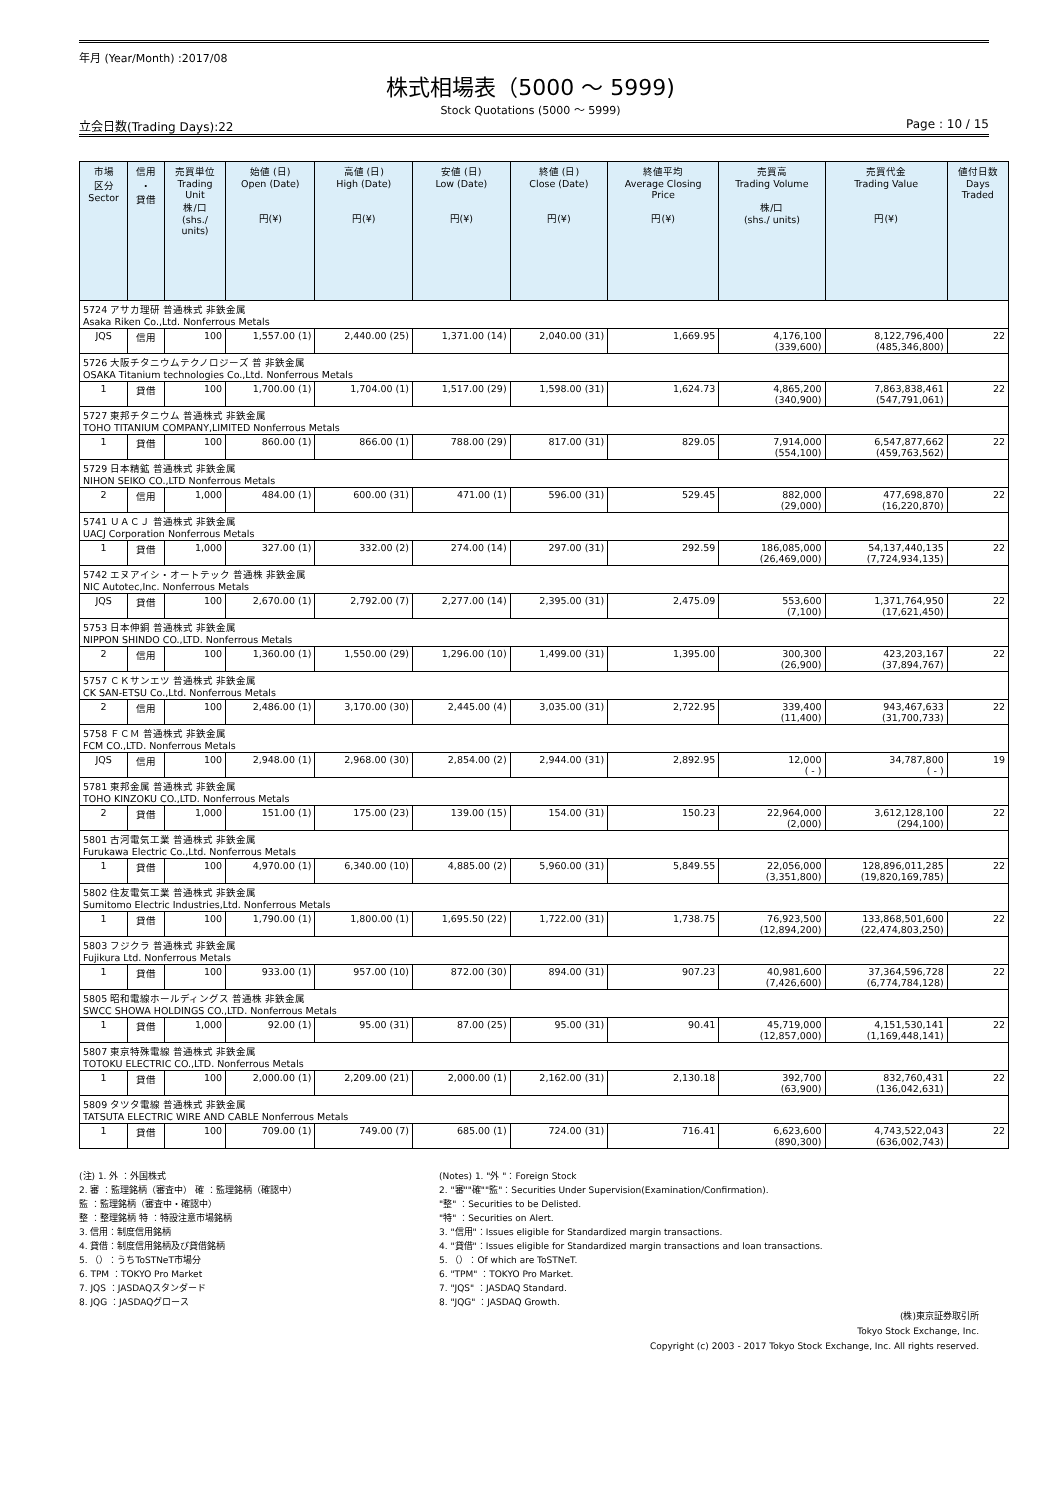年月 (Year/Month) :2017/08
株式相場表（5000 ～ 5999)
Stock Quotations (5000 ～ 5999)
立会日数(Trading Days):22 Page : 10 / 15
| 市場 区分 Sector | 信用 ・ 貸借 | 売買単位 Trading Unit 株/口 (shs./ units) | 始値 (日) Open (Date) 円(¥) | 高値 (日) High (Date) 円(¥) | 安値 (日) Low (Date) 円(¥) | 終値 (日) Close (Date) 円(¥) | 終値平均 Average Closing Price 円(¥) | 売買高 Trading Volume 株/口 (shs./ units) | 売買代金 Trading Value 円(¥) | 値付日数 Days Traded |
| --- | --- | --- | --- | --- | --- | --- | --- | --- | --- | --- |
| 5724 アサカ理研 普通株式 非鉄金属 Asaka Riken Co.,Ltd. Nonferrous Metals | | | | | | | | | | |
| JQS | 信用 | 100 | 1,557.00 (1) | 2,440.00 (25) | 1,371.00 (14) | 2,040.00 (31) | 1,669.95 | 4,176,100 (339,600) | 8,122,796,400 (485,346,800) | 22 |
| 5726 大阪チタニウムテクノロジーズ 普 非鉄金属 OSAKA Titanium technologies Co.,Ltd. Nonferrous Metals | | | | | | | | | | |
| 1 | 貸借 | 100 | 1,700.00 (1) | 1,704.00 (1) | 1,517.00 (29) | 1,598.00 (31) | 1,624.73 | 4,865,200 (340,900) | 7,863,838,461 (547,791,061) | 22 |
| 5727 東邦チタニウム 普通株式 非鉄金属 TOHO TITANIUM COMPANY,LIMITED Nonferrous Metals | | | | | | | | | | |
| 1 | 貸借 | 100 | 860.00 (1) | 866.00 (1) | 788.00 (29) | 817.00 (31) | 829.05 | 7,914,000 (554,100) | 6,547,877,662 (459,763,562) | 22 |
| 5729 日本精鉱 普通株式 非鉄金属 NIHON SEIKO CO.,LTD Nonferrous Metals | | | | | | | | | | |
| 2 | 信用 | 1,000 | 484.00 (1) | 600.00 (31) | 471.00 (1) | 596.00 (31) | 529.45 | 882,000 (29,000) | 477,698,870 (16,220,870) | 22 |
| 5741 ＵＡＣＪ 普通株式 非鉄金属 UACJ Corporation Nonferrous Metals | | | | | | | | | | |
| 1 | 貸借 | 1,000 | 327.00 (1) | 332.00 (2) | 274.00 (14) | 297.00 (31) | 292.59 | 186,085,000 (26,469,000) | 54,137,440,135 (7,724,934,135) | 22 |
| 5742 エヌアイシ・オートテック 普通株 非鉄金属 NIC Autotec,Inc. Nonferrous Metals | | | | | | | | | | |
| JQS | 貸借 | 100 | 2,670.00 (1) | 2,792.00 (7) | 2,277.00 (14) | 2,395.00 (31) | 2,475.09 | 553,600 (7,100) | 1,371,764,950 (17,621,450) | 22 |
| 5753 日本伸銅 普通株式 非鉄金属 NIPPON SHINDO CO.,LTD. Nonferrous Metals | | | | | | | | | | |
| 2 | 信用 | 100 | 1,360.00 (1) | 1,550.00 (29) | 1,296.00 (10) | 1,499.00 (31) | 1,395.00 | 300,300 (26,900) | 423,203,167 (37,894,767) | 22 |
| 5757 ＣＫサンエツ 普通株式 非鉄金属 CK SAN-ETSU Co.,Ltd. Nonferrous Metals | | | | | | | | | | |
| 2 | 信用 | 100 | 2,486.00 (1) | 3,170.00 (30) | 2,445.00 (4) | 3,035.00 (31) | 2,722.95 | 339,400 (11,400) | 943,467,633 (31,700,733) | 22 |
| 5758 ＦＣＭ 普通株式 非鉄金属 FCM CO.,LTD. Nonferrous Metals | | | | | | | | | | |
| JQS | 信用 | 100 | 2,948.00 (1) | 2,968.00 (30) | 2,854.00 (2) | 2,944.00 (31) | 2,892.95 | 12,000 ( - ) | 34,787,800 ( - ) | 19 |
| 5781 東邦金属 普通株式 非鉄金属 TOHO KINZOKU CO.,LTD. Nonferrous Metals | | | | | | | | | | |
| 2 | 貸借 | 1,000 | 151.00 (1) | 175.00 (23) | 139.00 (15) | 154.00 (31) | 150.23 | 22,964,000 (2,000) | 3,612,128,100 (294,100) | 22 |
| 5801 古河電気工業 普通株式 非鉄金属 Furukawa Electric Co.,Ltd. Nonferrous Metals | | | | | | | | | | |
| 1 | 貸借 | 100 | 4,970.00 (1) | 6,340.00 (10) | 4,885.00 (2) | 5,960.00 (31) | 5,849.55 | 22,056,000 (3,351,800) | 128,896,011,285 (19,820,169,785) | 22 |
| 5802 住友電気工業 普通株式 非鉄金属 Sumitomo Electric Industries,Ltd. Nonferrous Metals | | | | | | | | | | |
| 1 | 貸借 | 100 | 1,790.00 (1) | 1,800.00 (1) | 1,695.50 (22) | 1,722.00 (31) | 1,738.75 | 76,923,500 (12,894,200) | 133,868,501,600 (22,474,803,250) | 22 |
| 5803 フジクラ 普通株式 非鉄金属 Fujikura Ltd. Nonferrous Metals | | | | | | | | | | |
| 1 | 貸借 | 100 | 933.00 (1) | 957.00 (10) | 872.00 (30) | 894.00 (31) | 907.23 | 40,981,600 (7,426,600) | 37,364,596,728 (6,774,784,128) | 22 |
| 5805 昭和電線ホールディングス 普通株 非鉄金属 SWCC SHOWA HOLDINGS CO.,LTD. Nonferrous Metals | | | | | | | | | | |
| 1 | 貸借 | 1,000 | 92.00 (1) | 95.00 (31) | 87.00 (25) | 95.00 (31) | 90.41 | 45,719,000 (12,857,000) | 4,151,530,141 (1,169,448,141) | 22 |
| 5807 東京特殊電線 普通株式 非鉄金属 TOTOKU ELECTRIC CO.,LTD. Nonferrous Metals | | | | | | | | | | |
| 1 | 貸借 | 100 | 2,000.00 (1) | 2,209.00 (21) | 2,000.00 (1) | 2,162.00 (31) | 2,130.18 | 392,700 (63,900) | 832,760,431 (136,042,631) | 22 |
| 5809 タツタ電線 普通株式 非鉄金属 TATSUTA ELECTRIC WIRE AND CABLE Nonferrous Metals | | | | | | | | | | |
| 1 | 貸借 | 100 | 709.00 (1) | 749.00 (7) | 685.00 (1) | 724.00 (31) | 716.41 | 6,623,600 (890,300) | 4,743,522,043 (636,002,743) | 22 |
(注) 1. 外 ：外国株式
2. 審 ：監理銘柄（審査中） 確 ：監理銘柄（確認中）
監 ：監理銘柄（審査中・確認中）
整 ：整理銘柄 特 ：特設注意市場銘柄
3. 信用：制度信用銘柄
4. 貸借：制度信用銘柄及び貸借銘柄
5. （）：うちToSTNeT市場分
6. TPM ：TOKYO Pro Market
7. JQS ：JASDAQスタンダード
8. JQG ：JASDAQグロース
(Notes) 1. "外 "：Foreign Stock
2. "審""確""監"：Securities Under Supervision(Examination/Confirmation).
"整" ：Securities to be Delisted.
"特" ：Securities on Alert.
3. "信用"：Issues eligible for Standardized margin transactions.
4. "貸借"：Issues eligible for Standardized margin transactions and loan transactions.
5. （）：Of which are ToSTNeT.
6. "TPM" ：TOKYO Pro Market.
7. "JQS" ：JASDAQ Standard.
8. "JQG" ：JASDAQ Growth.
(株)東京証券取引所
Tokyo Stock Exchange, Inc.
Copyright (c) 2003 - 2017 Tokyo Stock Exchange, Inc. All rights reserved.